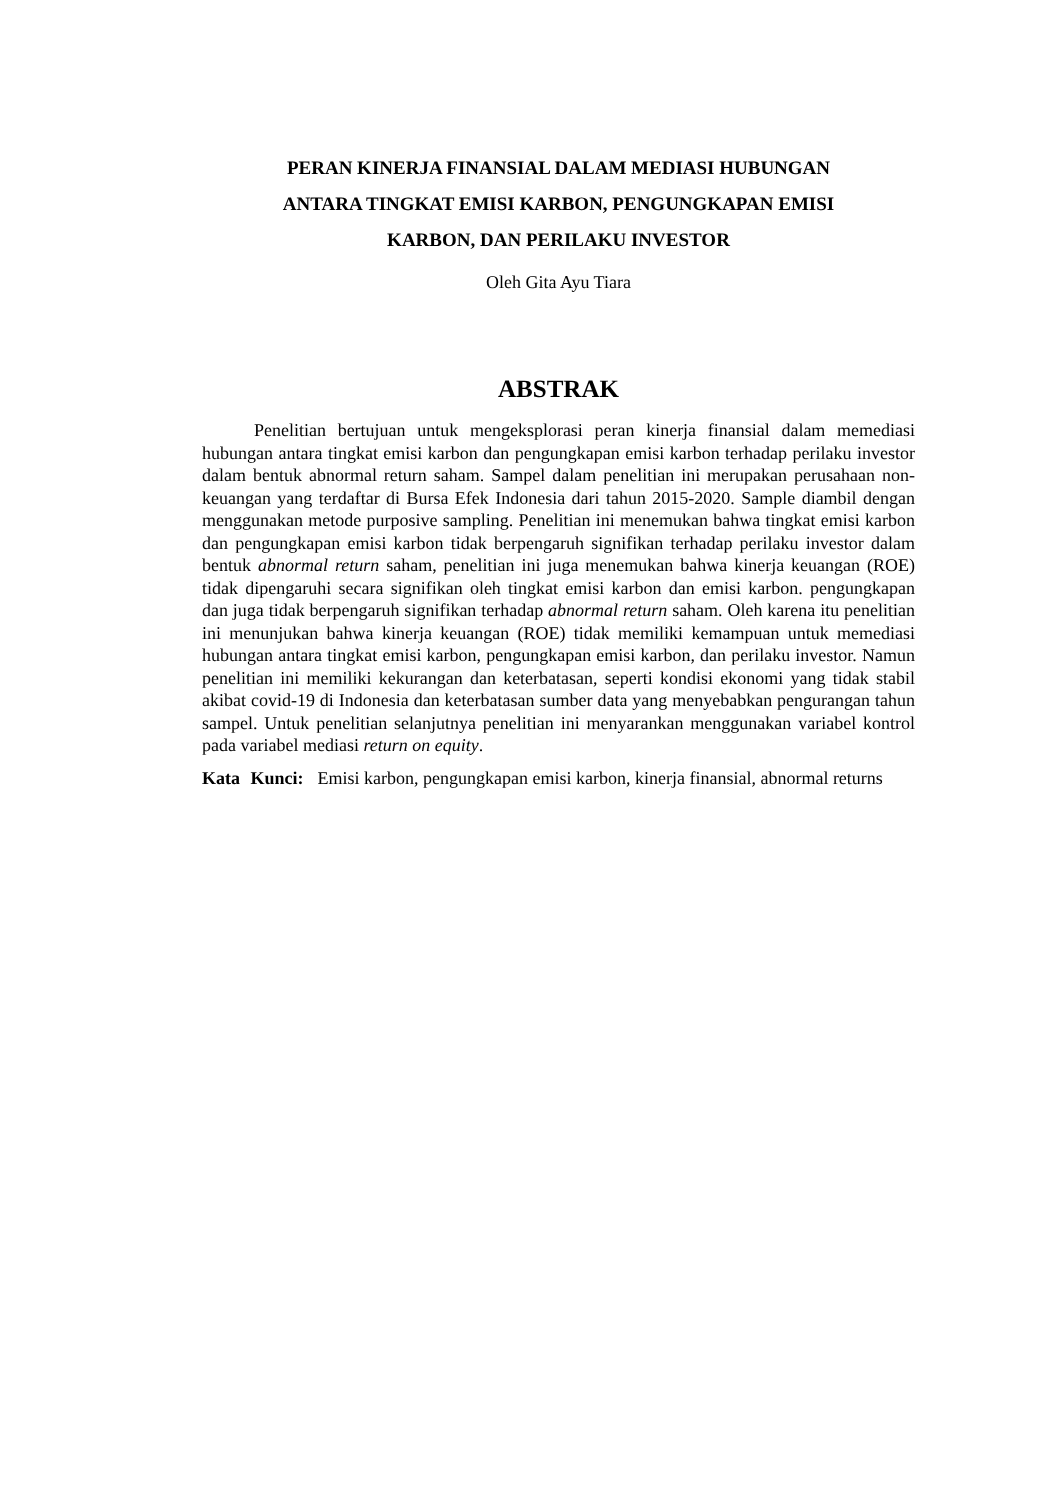PERAN KINERJA FINANSIAL DALAM MEDIASI HUBUNGAN
ANTARA TINGKAT EMISI KARBON, PENGUNGKAPAN EMISI
KARBON, DAN PERILAKU INVESTOR
Oleh Gita Ayu Tiara
ABSTRAK
Penelitian bertujuan untuk mengeksplorasi peran kinerja finansial dalam memediasi hubungan antara tingkat emisi karbon dan pengungkapan emisi karbon terhadap perilaku investor dalam bentuk abnormal return saham. Sampel dalam penelitian ini merupakan perusahaan non-keuangan yang terdaftar di Bursa Efek Indonesia dari tahun 2015-2020. Sample diambil dengan menggunakan metode purposive sampling. Penelitian ini menemukan bahwa tingkat emisi karbon dan pengungkapan emisi karbon tidak berpengaruh signifikan terhadap perilaku investor dalam bentuk abnormal return saham, penelitian ini juga menemukan bahwa kinerja keuangan (ROE) tidak dipengaruhi secara signifikan oleh tingkat emisi karbon dan emisi karbon. pengungkapan dan juga tidak berpengaruh signifikan terhadap abnormal return saham. Oleh karena itu penelitian ini menunjukan bahwa kinerja keuangan (ROE) tidak memiliki kemampuan untuk memediasi hubungan antara tingkat emisi karbon, pengungkapan emisi karbon, dan perilaku investor. Namun penelitian ini memiliki kekurangan dan keterbatasan, seperti kondisi ekonomi yang tidak stabil akibat covid-19 di Indonesia dan keterbatasan sumber data yang menyebabkan pengurangan tahun sampel. Untuk penelitian selanjutnya penelitian ini menyarankan menggunakan variabel kontrol pada variabel mediasi return on equity.
Kata Kunci: Emisi karbon, pengungkapan emisi karbon, kinerja finansial, abnormal returns